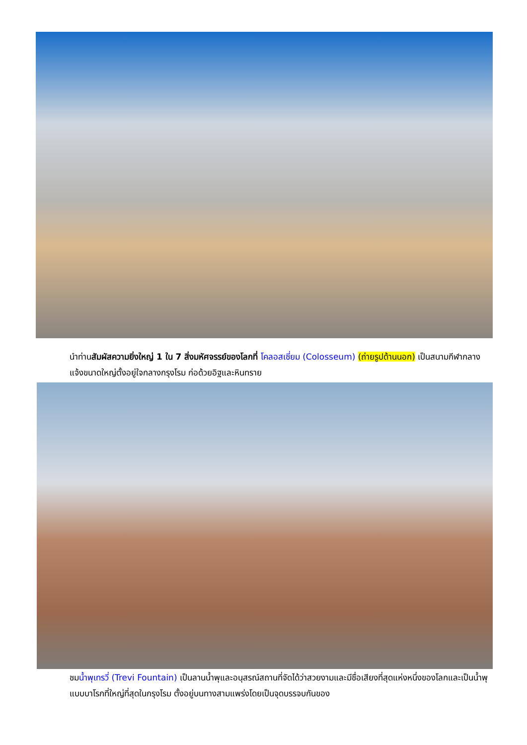นำท่านสัมผัสความยิ่งใหญ่ 1 ใน 7 สิ่งมหัศจรรย์ของโลกที่ โคลอสเซี่ยม (Colosseum) (ถ่ายรูปด้านนอก) เป็นสนามกีฬากลางแจ้งขนาดใหญ่ตั้งอยู่ใจกลางกรุงโรม ก่อด้วยอิฐและหินทราย
ชมน้ำพุเทรวี่ (Trevi Fountain) เป็นลานน้ำพุและอนุสรณ์สถานที่จัดได้ว่าสวยงามและมีชื่อเสียงที่สุดแห่งหนึ่งของโลกและเป็นน้ำพุแบบบาโรกที่ใหญ่ที่สุดในกรุงโรม ตั้งอยู่บนทางสามแพร่งโดยเป็นจุดบรรจบกันของ